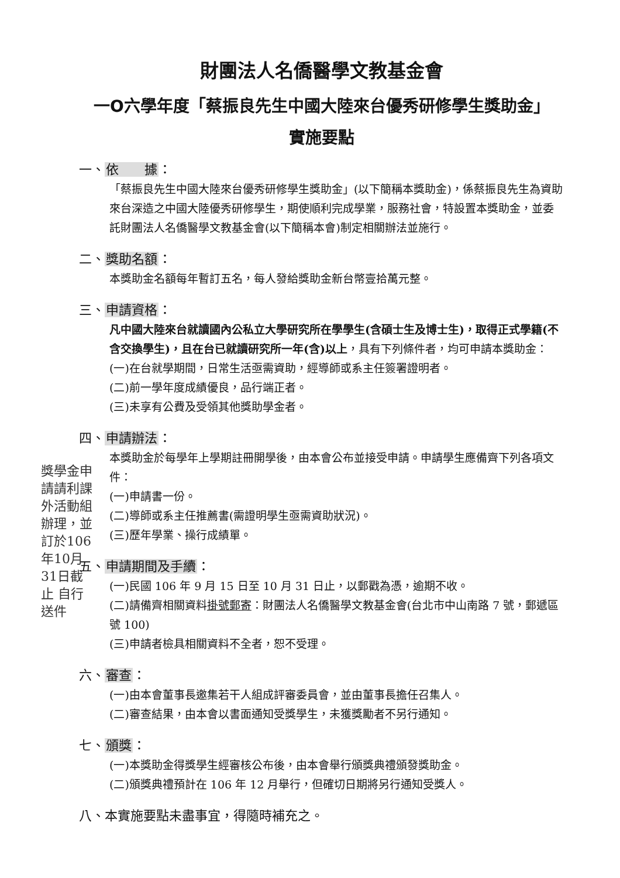財團法人名僑醫學文教基金會
一O六學年度「蔡振良先生中國大陸來台優秀研修學生獎助金」
實施要點
一、依　　據：
「蔡振良先生中國大陸來台優秀研修學生獎助金」(以下簡稱本獎助金)，係蔡振良先生為資助來台深造之中國大陸優秀研修學生，期使順利完成學業，服務社會，特設置本獎助金，並委託財團法人名僑醫學文教基金會(以下簡稱本會)制定相關辦法並施行。
二、獎助名額：
本獎助金名額每年暫訂五名，每人發給獎助金新台幣壹拾萬元整。
三、申請資格：
凡中國大陸來台就讀國內公私立大學研究所在學學生(含碩士生及博士生)，取得正式學籍(不含交換學生)，且在台已就讀研究所一年(含)以上，具有下列條件者，均可申請本獎助金：
(一)在台就學期間，日常生活亟需資助，經導師或系主任簽署證明者。
(二)前一學年度成績優良，品行端正者。
(三)未享有公費及受領其他獎助學金者。
四、申請辦法：
本獎助金於每學年上學期註冊開學後，由本會公布並接受申請。申請學生應備齊下列各項文件：
(一)申請書一份。
(二)導師或系主任推薦書(需證明學生亟需資助狀況)。
(三)歷年學業、操行成績單。
五、申請期間及手續：
(一)民國 106 年 9 月 15 日至 10 月 31 日止，以郵戳為憑，逾期不收。
(二)請備齊相關資料掛號郵寄：財團法人名僑醫學文教基金會(台北市中山南路 7 號，郵遞區號 100)
(三)申請者檢具相關資料不全者，恕不受理。
六、審查：
(一)由本會董事長邀集若干人組成評審委員會，並由董事長擔任召集人。
(二)審查結果，由本會以書面通知受獎學生，未獲獎勵者不另行通知。
七、頒獎：
(一)本獎助金得獎學生經審核公布後，由本會舉行頒獎典禮頒發獎助金。
(二)頒獎典禮預計在 106 年 12 月舉行，但確切日期將另行通知受獎人。
八、本實施要點未盡事宜，得隨時補充之。
獎學金申請請利課外活動組辦理，並訂於106年10月31日截止 自行送件